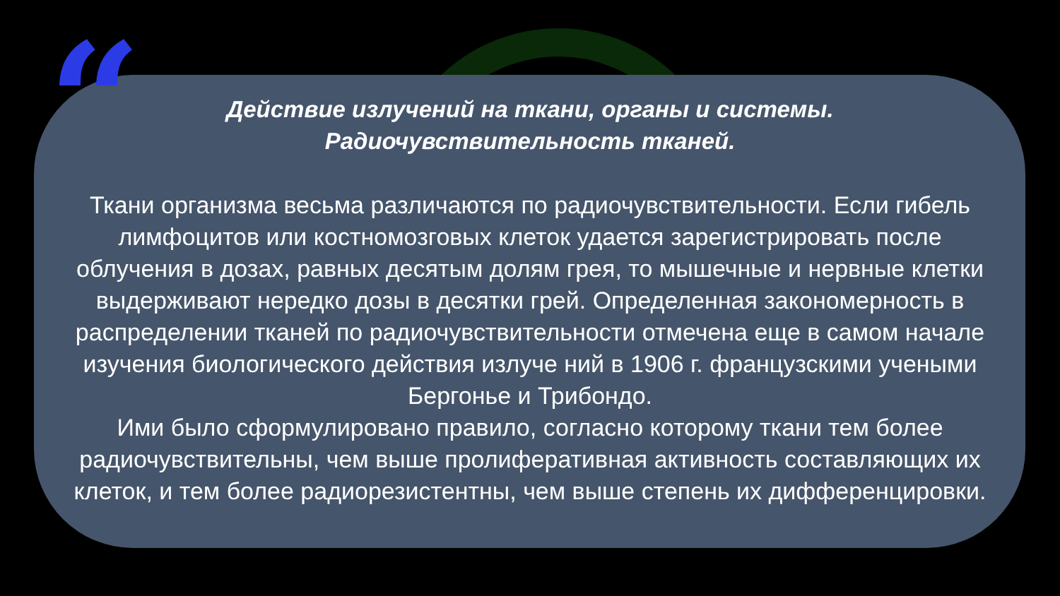“
Действие излучений на ткани, органы и системы.
Радиочувствительность тканей.
Ткани организма весьма различаются по радиочувствительности. Если гибель лимфоцитов или костномозговых клеток удается зарегистрировать после облучения в дозах, равных десятым долям грея, то мышечные и нервные клетки выдерживают нередко дозы в десятки грей. Определенная закономерность в распределении тканей по радиочувствительности отмечена еще в самом начале изучения биологического действия излуче ний в 1906 г. французскими учеными Бергонье и Трибондо.
Ими было сформулировано правило, согласно которому ткани тем более радиочувствительны, чем выше пролиферативная активность составляющих их клеток, и тем более радиорезистентны, чем выше степень их дифференцировки.